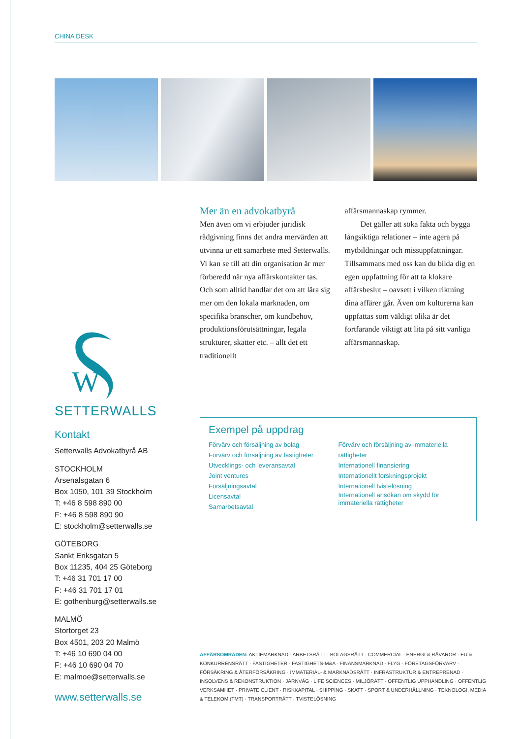CHINA DESK
W
SETTERWALLS
Kontakt
Setterwalls Advokatbyrå AB
STOCKHOLM
Arsenalsgatan 6
Box 1050, 101 39 Stockholm
T: +46 8 598 890 00
F: +46 8 598 890 90
E: stockholm@setterwalls.se
GÖTEBORG
Sankt Eriksgatan 5
Box 11235, 404 25 Göteborg
T: +46 31 701 17 00
F: +46 31 701 17 01
E: gothenburg@setterwalls.se
MALMÖ
Stortorget 23
Box 4501, 203 20 Malmö
T: +46 10 690 04 00
F: +46 10 690 04 70
E: malmoe@setterwalls.se
www.setterwalls.se
Mer än en advokatbyrå
Men även om vi erbjuder juridisk rådgivning finns det andra mervärden att utvinna ur ett samarbete med Setterwalls. Vi kan se till att din organisation är mer förberedd när nya affärskontakter tas. Och som alltid handlar det om att lära sig mer om den lokala marknaden, om specifika branscher, om kundbehov, produk­tionsförutsättningar, legala strukturer, skatter etc. – allt det ett traditionellt
affärsmannaskap rymmer.
  Det gäller att söka fakta och bygga långsiktiga relationer – inte agera på mytbildningar och missupp­fattningar. Tillsammans med oss kan du bilda dig en egen uppfattning för att ta klokare affärsbeslut – oavsett i vilken riktning dina affärer går. Även om kulturerna kan uppfattas som väldigt olika är det fortfarande viktigt att lita på sitt vanliga affärs­mannaskap.
Exempel på uppdrag
Förvärv och försäljning av bolag
Förvärv och försäljning av fastigheter
Utvecklings- och leveransavtal
Joint ventures
Försäljningsavtal
Licensavtal
Samarbetsavtal
Förvärv och försäljning av immateriella rättigheter
Internationell finansiering
Internationellt forskningsprojekt
Internationell tvistelösning
Internationell ansökan om skydd för immateriella rättigheter
AFFÄRSOMRÅDEN: AKTIEMARKNAD · ARBETSRÄTT · BOLAGSRÄTT · COMMERCIAL · ENERGI & RÅVAROR · EU & KONKURRENS­RÄTT · FASTIGHETER · FASTIGHETS-M&A · FINANSMARKNAD · FLYG · FÖRETAGSFÖRVÄRV · FÖRSÄKRING & ÅTERFÖRSÄKRING · IMMATERIAL- & MARKNADSRÄTT · INFRASTRUKTUR & ENTREPRENAD · INSOLVENS & REKONSTRUKTION · JÄRNVÄG · LIFE SCIENCES · MILJÖRÄTT · OFFENTLIG UPPHANDLING · OFFENTLIG VERKSAMHET · PRIVATE CLIENT · RISKKAPITAL · SHIPPING · SKATT · SPORT & UNDERHÅLLNING · TEKNOLOGI, MEDIA & TELEKOM (TMT) · TRANSPORTRÄTT · TVISTELÖSNING